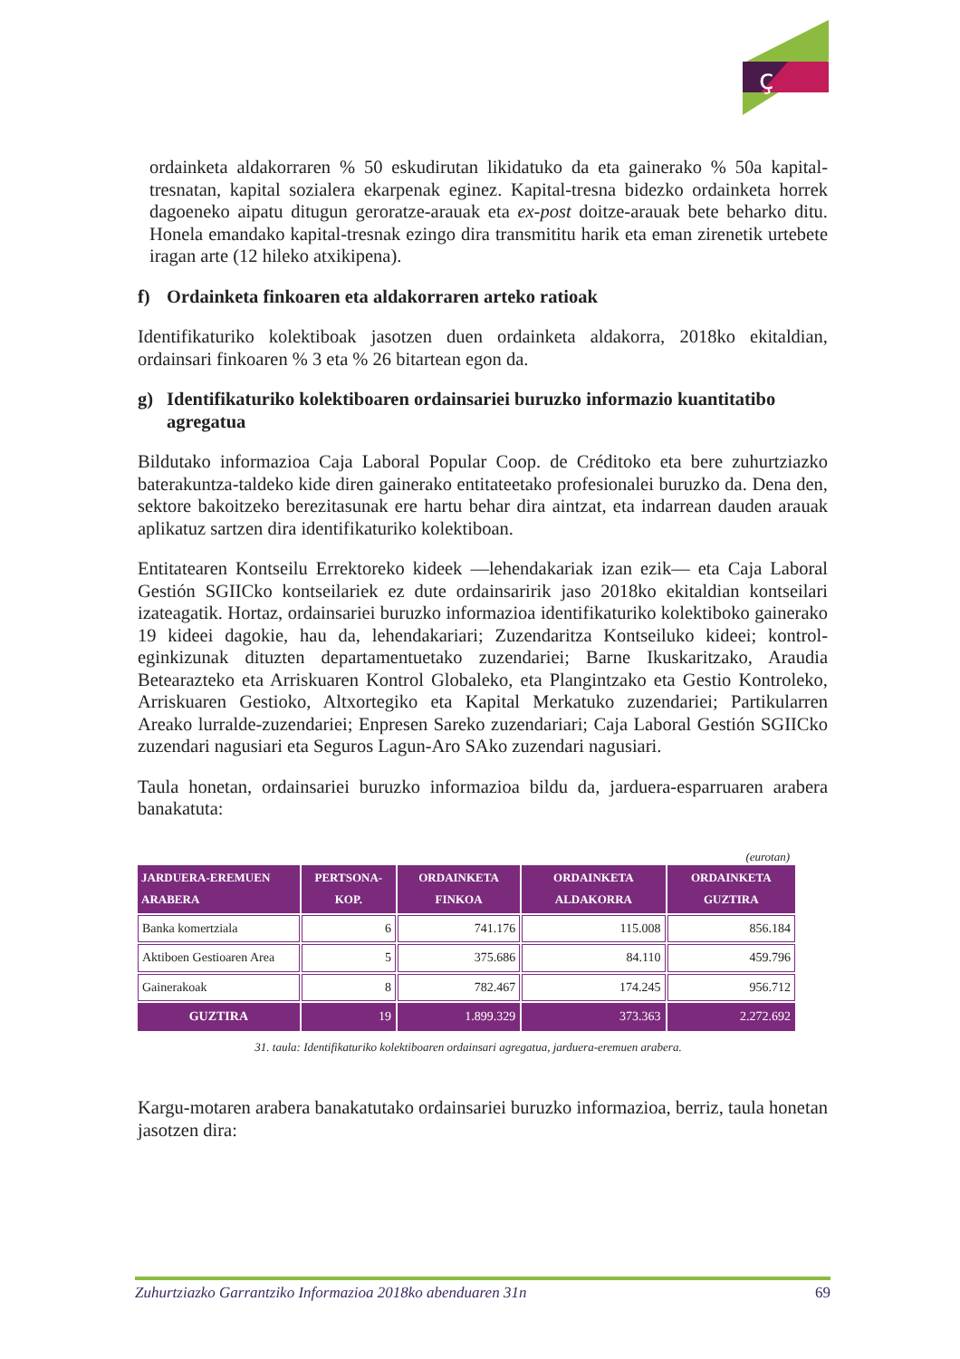ç
ordainketa aldakorraren % 50 eskudirutan likidatuko da eta gainerako % 50a kapital-tresnatan, kapital sozialera ekarpenak eginez. Kapital-tresna bidezko ordainketa horrek dagoeneko aipatu ditugun geroratze-arauak eta ex-post doitze-arauak bete beharko ditu. Honela emandako kapital-tresnak ezingo dira transmititu harik eta eman zirenetik urtebete iragan arte (12 hileko atxikipena).
f) Ordainketa finkoaren eta aldakorraren arteko ratioak
Identifikaturiko kolektiboak jasotzen duen ordainketa aldakorra, 2018ko ekitaldian, ordainsari finkoaren % 3 eta % 26 bitartean egon da.
g) Identifikaturiko kolektiboaren ordainsariei buruzko informazio kuantitatibo agregatua
Bildutako informazioa Caja Laboral Popular Coop. de Créditoko eta bere zuhurtziazko baterakuntza-taldeko kide diren gainerako entitateetako profesionalei buruzko da. Dena den, sektore bakoitzeko berezitasunak ere hartu behar dira aintzat, eta indarrean dauden arauak aplikatuz sartzen dira identifikaturiko kolektiboan.
Entitatearen Kontseilu Errektoreko kideek —lehendakariak izan ezik— eta Caja Laboral Gestión SGIICko kontseilariek ez dute ordainsaririk jaso 2018ko ekitaldian kontseilari izateagatik. Hortaz, ordainsariei buruzko informazioa identifikaturiko kolektiboko gainerako 19 kideei dagokie, hau da, lehendakariari; Zuzendaritza Kontseiluko kideei; kontrol-eginkizunak dituzten departamentuetako zuzendariei; Barne Ikuskaritzako, Araudia Betearazteko eta Arriskuaren Kontrol Globaleko, eta Plangintzako eta Gestio Kontroleko, Arriskuaren Gestioko, Altxortegiko eta Kapital Merkatuko zuzendariei; Partikularren Areako lurralde-zuzendariei; Enpresen Sareko zuzendariari; Caja Laboral Gestión SGIICko zuzendari nagusiari eta Seguros Lagun-Aro SAko zuzendari nagusiari.
Taula honetan, ordainsariei buruzko informazioa bildu da, jarduera-esparruaren arabera banakatuta:
(eurotan)
| JARDUERA-EREMUEN ARABERA | PERTSONA-KOP. | ORDAINKETA FINKOA | ORDAINKETA ALDAKORRA | ORDAINKETA GUZTIRA |
| --- | --- | --- | --- | --- |
| Banka komertziala | 6 | 741.176 | 115.008 | 856.184 |
| Aktiboen Gestioaren Area | 5 | 375.686 | 84.110 | 459.796 |
| Gainerakoak | 8 | 782.467 | 174.245 | 956.712 |
| GUZTIRA | 19 | 1.899.329 | 373.363 | 2.272.692 |
31. taula: Identifikaturiko kolektiboaren ordainsari agregatua, jarduera-eremuen arabera.
Kargu-motaren arabera banakatutako ordainsariei buruzko informazioa, berriz, taula honetan jasotzen dira:
Zuhurtziazko Garrantziko Informazioa 2018ko abenduaren 31n 69